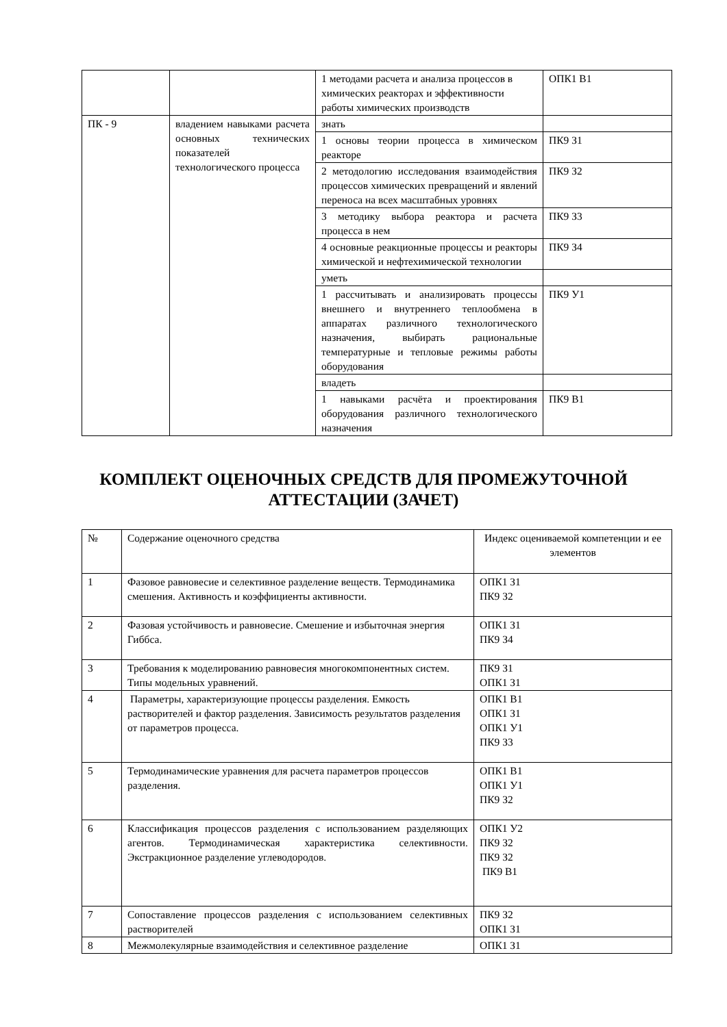| | | 1 методами расчета и анализа процессов в химических реакторах и эффективности работы химических производств | ОПК1 В1 |
| ПК - 9 | владением навыками расчета основных технических показателей технологического процесса | знать | |
| | | 1 основы теории процесса в химическом реакторе | ПК9 З1 |
| | | 2 методологию исследования взаимодействия процессов химических превращений и явлений переноса на всех масштабных уровнях | ПК9 З2 |
| | | 3 методику выбора реактора и расчета процесса в нем | ПК9 З3 |
| | | 4 основные реакционные процессы и реакторы химической и нефтехимической технологии | ПК9 З4 |
| | | уметь | |
| | | 1 рассчитывать и анализировать процессы внешнего и внутреннего теплообмена в аппаратах различного технологического назначения, выбирать рациональные температурные и тепловые режимы работы оборудования | ПК9 У1 |
| | | владеть | |
| | | 1 навыками расчёта и проектирования оборудования различного технологического назначения | ПК9 В1 |
КОМПЛЕКТ ОЦЕНОЧНЫХ СРЕДСТВ ДЛЯ ПРОМЕЖУТОЧНОЙ
АТТЕСТАЦИИ (ЗАЧЕТ)
| № | Содержание оценочного средства | Индекс оцениваемой компетенции и ее элементов |
| --- | --- | --- |
| 1 | Фазовое равновесие и селективное разделение веществ. Термодинамика смешения. Активность и коэффициенты активности. | ОПК1 З1 ПК9 З2 |
| 2 | Фазовая устойчивость и равновесие. Смешение и избыточная энергия Гиббса. | ОПК1 З1 ПК9 З4 |
| 3 | Требования к моделированию равновесия многокомпонентных систем. Типы модельных уравнений. | ПК9 З1 ОПК1 З1 |
| 4 | Параметры, характеризующие процессы разделения. Емкость растворителей и фактор разделения. Зависимость результатов разделения от параметров процесса. | ОПК1 В1 ОПК1 З1 ОПК1 У1 ПК9 З3 |
| 5 | Термодинамические уравнения для расчета параметров процессов разделения. | ОПК1 В1 ОПК1 У1 ПК9 З2 |
| 6 | Классификация процессов разделения с использованием разделяющих агентов. Термодинамическая характеристика селективности. Экстракционное разделение углеводородов. | ОПК1 У2 ПК9 З2 ПК9 З2 ПК9 В1 |
| 7 | Сопоставление процессов разделения с использованием селективных растворителей | ПК9 З2 ОПК1 З1 |
| 8 | Межмолекулярные взаимодействия и селективное разделение | ОПК1 З1 |